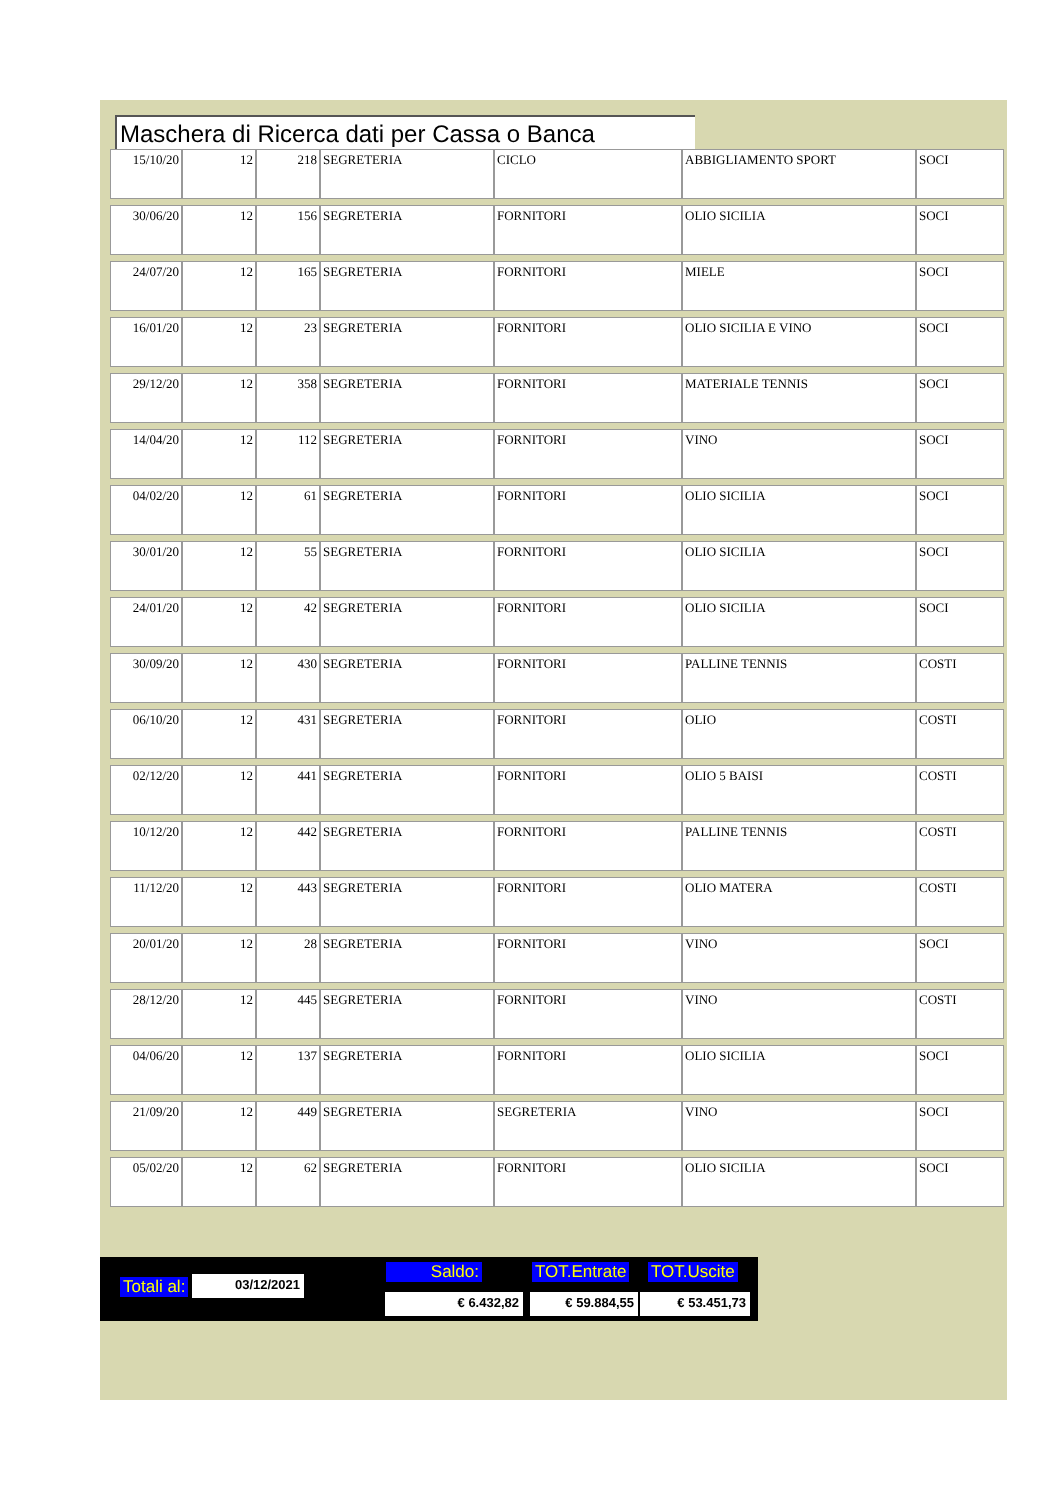Maschera di Ricerca dati per Cassa o Banca
| 15/10/20 | 12 | 218 | SEGRETERIA | CICLO | ABBIGLIAMENTO SPORT | SOCI |
| 30/06/20 | 12 | 156 | SEGRETERIA | FORNITORI | OLIO SICILIA | SOCI |
| 24/07/20 | 12 | 165 | SEGRETERIA | FORNITORI | MIELE | SOCI |
| 16/01/20 | 12 | 23 | SEGRETERIA | FORNITORI | OLIO SICILIA E VINO | SOCI |
| 29/12/20 | 12 | 358 | SEGRETERIA | FORNITORI | MATERIALE TENNIS | SOCI |
| 14/04/20 | 12 | 112 | SEGRETERIA | FORNITORI | VINO | SOCI |
| 04/02/20 | 12 | 61 | SEGRETERIA | FORNITORI | OLIO SICILIA | SOCI |
| 30/01/20 | 12 | 55 | SEGRETERIA | FORNITORI | OLIO SICILIA | SOCI |
| 24/01/20 | 12 | 42 | SEGRETERIA | FORNITORI | OLIO SICILIA | SOCI |
| 30/09/20 | 12 | 430 | SEGRETERIA | FORNITORI | PALLINE TENNIS | COSTI |
| 06/10/20 | 12 | 431 | SEGRETERIA | FORNITORI | OLIO | COSTI |
| 02/12/20 | 12 | 441 | SEGRETERIA | FORNITORI | OLIO 5 BAISI | COSTI |
| 10/12/20 | 12 | 442 | SEGRETERIA | FORNITORI | PALLINE TENNIS | COSTI |
| 11/12/20 | 12 | 443 | SEGRETERIA | FORNITORI | OLIO MATERA | COSTI |
| 20/01/20 | 12 | 28 | SEGRETERIA | FORNITORI | VINO | SOCI |
| 28/12/20 | 12 | 445 | SEGRETERIA | FORNITORI | VINO | COSTI |
| 04/06/20 | 12 | 137 | SEGRETERIA | FORNITORI | OLIO SICILIA | SOCI |
| 21/09/20 | 12 | 449 | SEGRETERIA | SEGRETERIA | VINO | SOCI |
| 05/02/20 | 12 | 62 | SEGRETERIA | FORNITORI | OLIO SICILIA | SOCI |
Totali al: 03/12/2021 Saldo: TOT.Entrate TOT.Uscite
€ 6.432,82 € 59.884,55 € 53.451,73